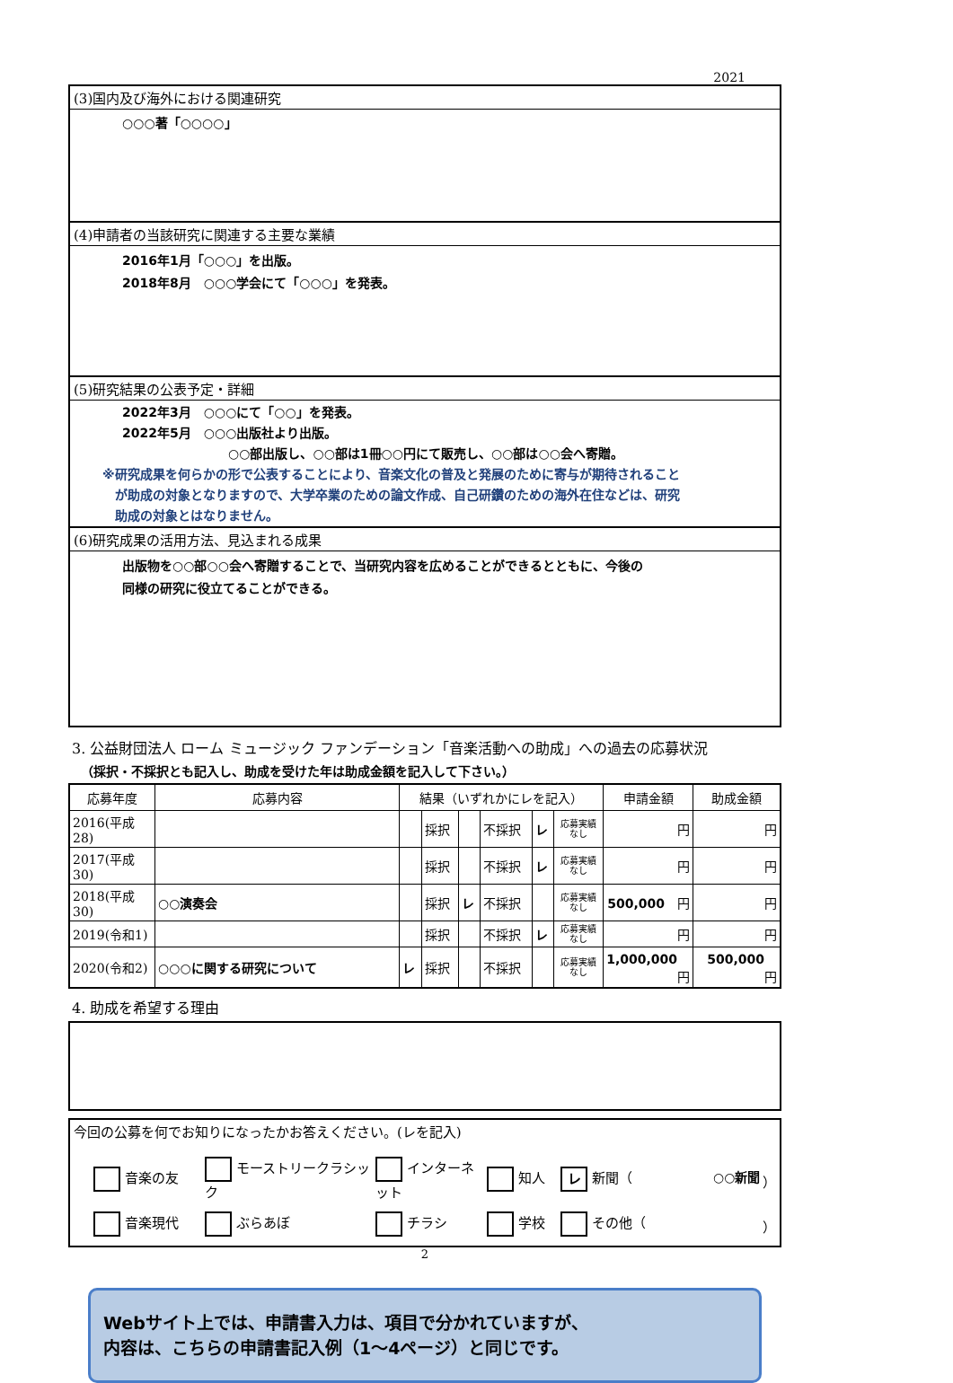2021
(3)国内及び海外における関連研究
○○○著「○○○○」
(4)申請者の当該研究に関連する主要な業績
2016年1月「○○○」を出版。
2018年8月　○○○学会にて「○○○」を発表。
(5)研究結果の公表予定・詳細
2022年3月　○○○にて「○○」を発表。
2022年5月　○○○出版社より出版。
○○部出版し、○○部は1冊○○円にて販売し、○○部は○○会へ寄贈。
※研究成果を何らかの形で公表することにより、音楽文化の普及と発展のために寄与が期待されること
　が助成の対象となりますので、大学卒業のための論文作成、自己研鑽のための海外在住などは、研究
　助成の対象とはなりません。
(6)研究成果の活用方法、見込まれる成果
出版物を○○部○○会へ寄贈することで、当研究内容を広めることができるとともに、今後の
同様の研究に役立てることができる。
3. 公益財団法人 ローム ミュージック ファンデーション「音楽活動への助成」への過去の応募状況
（採択・不採択とも記入し、助成を受けた年は助成金額を記入して下さい。）
| 応募年度 | 応募内容 | 結果（いずれかにレを記入） | | | | | | 申請金額 | 助成金額 |
| --- | --- | --- | --- | --- | --- | --- | --- | --- | --- |
| 2016(平成28) | | | 採択 | | 不採択 | レ | 応募実績 なし | 円 | 円 |
| 2017(平成30) | | | 採択 | | 不採択 | レ | 応募実績 なし | 円 | 円 |
| 2018(平成30) | ○○演奏会 | | 採択 | レ | 不採択 | | 応募実績 なし | 500,000 円 | 円 |
| 2019(令和1) | | | 採択 | | 不採択 | レ | 応募実績 なし | 円 | 円 |
| 2020(令和2) | ○○○に関する研究について | レ | 採択 | | 不採択 | | 応募実績 なし | 1,000,000 円 | 500,000 円 |
4. 助成を希望する理由
今回の公募を何でお知りになったかお答えください。(レを記入)
音楽の友 モーストリークラシック インターネット 知人 レ 新聞（ ○○新聞 ） 音楽現代 ぶらあぼ チラシ 学校 その他（ ）
2
Webサイト上では、申請書入力は、項目で分かれていますが、
内容は、こちらの申請書記入例（1～4ページ）と同じです。